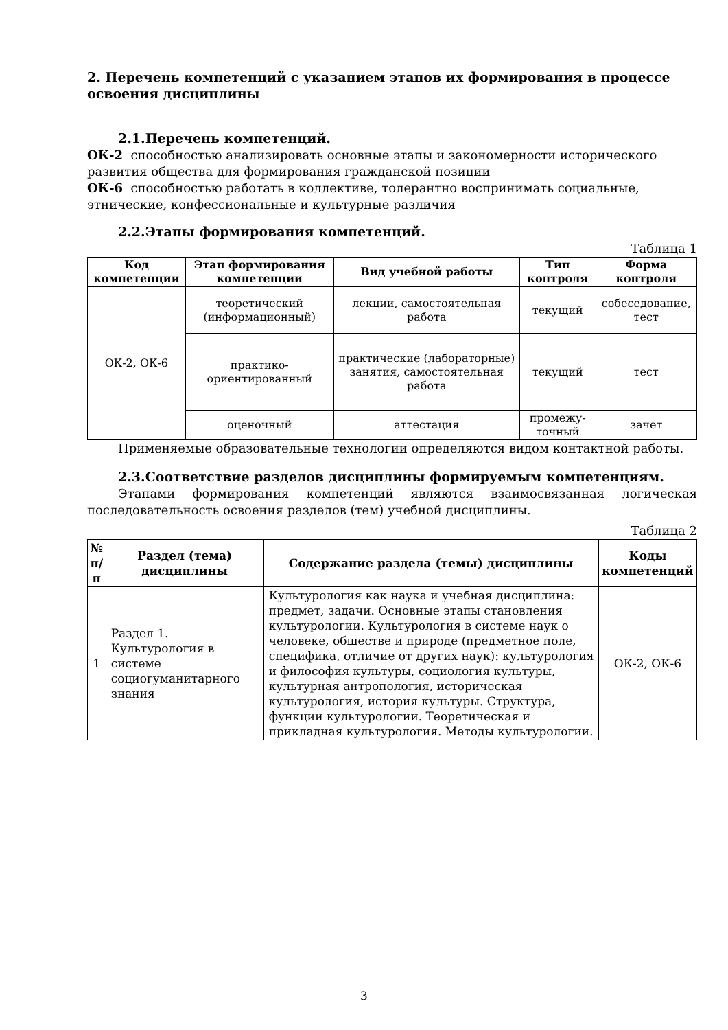2. Перечень компетенций с указанием этапов их формирования в процессе освоения дисциплины
2.1.Перечень компетенций.
ОК-2 способностью анализировать основные этапы и закономерности исторического развития общества для формирования гражданской позиции
ОК-6 способностью работать в коллективе, толерантно воспринимать социальные, этнические, конфессиональные и культурные различия
2.2.Этапы формирования компетенций.
Таблица 1
| Код компетенции | Этап формирования компетенции | Вид учебной работы | Тип контроля | Форма контроля |
| --- | --- | --- | --- | --- |
| ОК-2, ОК-6 | теоретический (информационный) | лекции, самостоятельная работа | текущий | собеседование, тест |
| | практико-ориентированный | практические (лабораторные) занятия, самостоятельная работа | текущий | тест |
| | оценочный | аттестация | промежу-точный | зачет |
Применяемые образовательные технологии определяются видом контактной работы.
2.3.Соответствие разделов дисциплины формируемым компетенциям.
Этапами формирования компетенций являются взаимосвязанная логическая последовательность освоения разделов (тем) учебной дисциплины.
Таблица 2
| № п/п | Раздел (тема) дисциплины | Содержание раздела (темы) дисциплины | Коды компетенций |
| --- | --- | --- | --- |
| 1 | Раздел 1. Культурология в системе социогуманитарного знания | Культурология как наука и учебная дисциплина: предмет, задачи. Основные этапы становления культурологии. Культурология в системе наук о человеке, обществе и природе (предметное поле, специфика, отличие от других наук): культурология и философия культуры, социология культуры, культурная антропология, историческая культурология, история культуры. Структура, функции культурологии. Теоретическая и прикладная культурология. Методы культурологии. | ОК-2, ОК-6 |
3